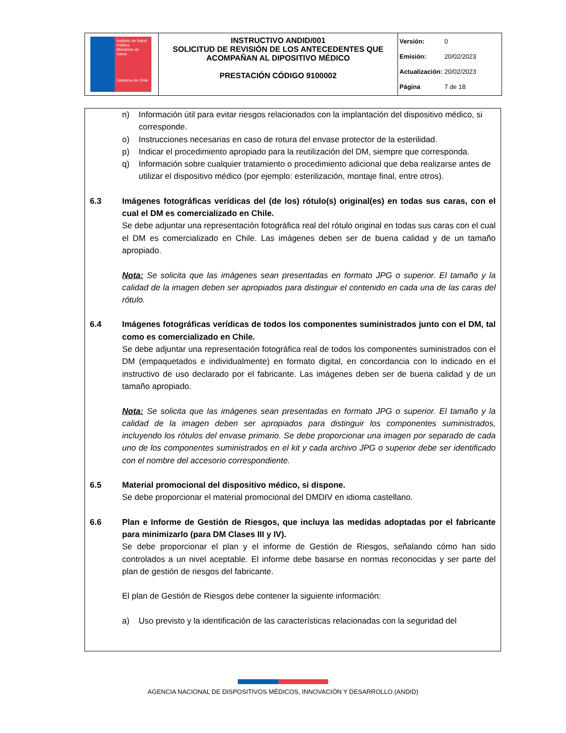| Instituto de Salud Pública Ministerio de Salud Gobierno de Chile | INSTRUCTIVO ANDID/001 SOLICITUD DE REVISIÓN DE LOS ANTECEDENTES QUE ACOMPAÑAN AL DIPOSITIVO MÉDICO PRESTACIÓN CÓDIGO 9100002 | Versión: 0 Emisión: 20/02/2023 Actualización: 20/02/2023 Página 7 de 18 |
n) Información útil para evitar riesgos relacionados con la implantación del dispositivo médico, si corresponde.
o) Instrucciones necesarias en caso de rotura del envase protector de la esterilidad.
p) Indicar el procedimiento apropiado para la reutilización del DM, siempre que corresponda.
q) Información sobre cualquier tratamiento o procedimiento adicional que deba realizarse antes de utilizar el dispositivo médico (por ejemplo: esterilización, montaje final, entre otros).
6.3 Imágenes fotográficas verídicas del (de los) rótulo(s) original(es) en todas sus caras, con el cual el DM es comercializado en Chile.
Se debe adjuntar una representación fotográfica real del rótulo original en todas sus caras con el cual el DM es comercializado en Chile. Las imágenes deben ser de buena calidad y de un tamaño apropiado.
Nota: Se solicita que las imágenes sean presentadas en formato JPG o superior. El tamaño y la calidad de la imagen deben ser apropiados para distinguir el contenido en cada una de las caras del rótulo.
6.4 Imágenes fotográficas verídicas de todos los componentes suministrados junto con el DM, tal como es comercializado en Chile.
Se debe adjuntar una representación fotográfica real de todos los componentes suministrados con el DM (empaquetados e individualmente) en formato digital, en concordancia con lo indicado en el instructivo de uso declarado por el fabricante. Las imágenes deben ser de buena calidad y de un tamaño apropiado.
Nota: Se solicita que las imágenes sean presentadas en formato JPG o superior. El tamaño y la calidad de la imagen deben ser apropiados para distinguir los componentes suministrados, incluyendo los rótulos del envase primario. Se debe proporcionar una imagen por separado de cada uno de los componentes suministrados en el kit y cada archivo JPG o superior debe ser identificado con el nombre del accesorio correspondiente.
6.5 Material promocional del dispositivo médico, si dispone.
Se debe proporcionar el material promocional del DMDIV en idioma castellano.
6.6 Plan e Informe de Gestión de Riesgos, que incluya las medidas adoptadas por el fabricante para minimizarlo (para DM Clases III y IV).
Se debe proporcionar el plan y el informe de Gestión de Riesgos, señalando cómo han sido controlados a un nivel aceptable. El informe debe basarse en normas reconocidas y ser parte del plan de gestión de riesgos del fabricante.
El plan de Gestión de Riesgos debe contener la siguiente información:
a) Uso previsto y la identificación de las características relacionadas con la seguridad del
AGENCIA NACIONAL DE DISPOSITIVOS MÉDICOS, INNOVACIÓN Y DESARROLLO (ANDID)